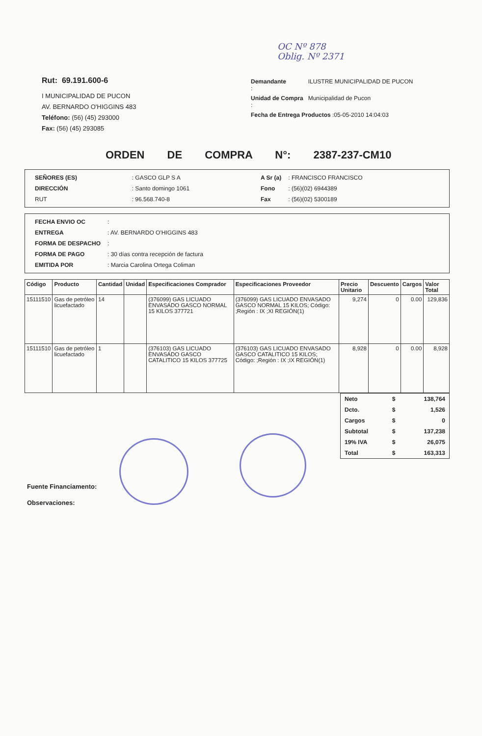OC Nº 878
Oblig. Nº 2371
Rut: 69.191.600-6
I MUNICIPALIDAD DE PUCON
AV. BERNARDO O'HIGGINS 483
Teléfono: (56) (45) 293000
Fax: (56) (45) 293085
| Demandante : | ILUSTRE MUNICIPALIDAD DE PUCON |
| Unidad de Compra : | Municipalidad de Pucon |
| Fecha de Entrega Productos :05-05-2010 14:04:03 | |
ORDEN DE COMPRA N°: 2387-237-CM10
| SEÑORES (ES) | : GASCO GLP S A |
| DIRECCIÓN | : Santo domingo 1061 |
| RUT | : 96.568.740-8 |
| A Sr (a) | : FRANCISCO FRANCISCO |
| Fono | : (56)(02) 6944389 |
| Fax | : (56)(02) 5300189 |
| FECHA ENVIO OC | : |
| ENTREGA | : AV. BERNARDO O'HIGGINS 483 |
| FORMA DE DESPACHO | : |
| FORMA DE PAGO | : 30 días contra recepción de factura |
| EMITIDA POR | : Marcia Carolina Ortega Coliman |
| Código | Producto | Cantidad | Unidad | Especificaciones Comprador | Especificaciones Proveedor | Precio Unitario | Descuento | Cargos | Valor Total |
| --- | --- | --- | --- | --- | --- | --- | --- | --- | --- |
| 15111510 | Gas de petróleo licuefactado | 14 | | (376099) GAS LICUADO ENVASADO GASCO NORMAL 15 KILOS 377721 | (376099) GAS LICUADO ENVASADO GASCO NORMAL 15 KILOS; Código: ;Región : IX ;XI REGIÓN(1) | 9,274 | 0 | 0.00 | 129,836 |
| 15111510 | Gas de petróleo licuefactado | 1 | | (376103) GAS LICUADO ENVASADO GASCO CATALITICO 15 KILOS 377725 | (376103) GAS LICUADO ENVASADO GASCO CATALITICO 15 KILOS; Código: ;Región : IX ;IX REGIÓN(1) | 8,928 | 0 | 0.00 | 8,928 |
| Neto | $ | 138,764 |
| Dcto. | $ | 1,526 |
| Cargos | $ | 0 |
| Subtotal | $ | 137,238 |
| 19% IVA | $ | 26,075 |
| Total | $ | 163,313 |
Fuente Financiamento:
Observaciones: